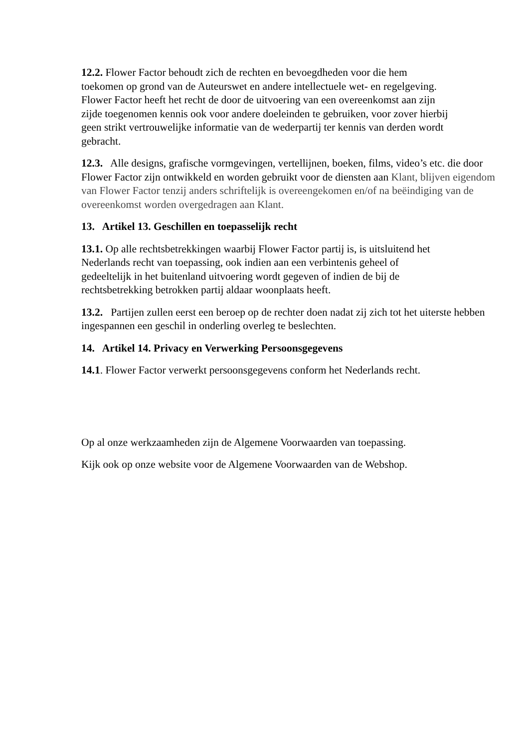12.2. Flower Factor behoudt zich de rechten en bevoegdheden voor die hem
toekomen op grond van de Auteurswet en andere intellectuele wet- en regelgeving.
Flower Factor heeft het recht de door de uitvoering van een overeenkomst aan zijn
zijde toegenomen kennis ook voor andere doeleinden te gebruiken, voor zover hierbij
geen strikt vertrouwelijke informatie van de wederpartij ter kennis van derden wordt
gebracht.
12.3. Alle designs, grafische vormgevingen, vertellijnen, boeken, films, video’s etc. die door Flower Factor zijn ontwikkeld en worden gebruikt voor de diensten aan Klant, blijven eigendom van Flower Factor tenzij anders schriftelijk is overeengekomen en/of na beëindiging van de overeenkomst worden overgedragen aan Klant.
13. Artikel 13. Geschillen en toepasselijk recht
13.1. Op alle rechtsbetrekkingen waarbij Flower Factor partij is, is uitsluitend het
Nederlands recht van toepassing, ook indien aan een verbintenis geheel of
gedeeltelijk in het buitenland uitvoering wordt gegeven of indien de bij de
rechtsbetrekking betrokken partij aldaar woonplaats heeft.
13.2. Partijen zullen eerst een beroep op de rechter doen nadat zij zich tot het uiterste hebben ingespannen een geschil in onderling overleg te beslechten.
14. Artikel 14. Privacy en Verwerking Persoonsgegevens
14.1. Flower Factor verwerkt persoonsgegevens conform het Nederlands recht.
Op al onze werkzaamheden zijn de Algemene Voorwaarden van toepassing.
Kijk ook op onze website voor de Algemene Voorwaarden van de Webshop.